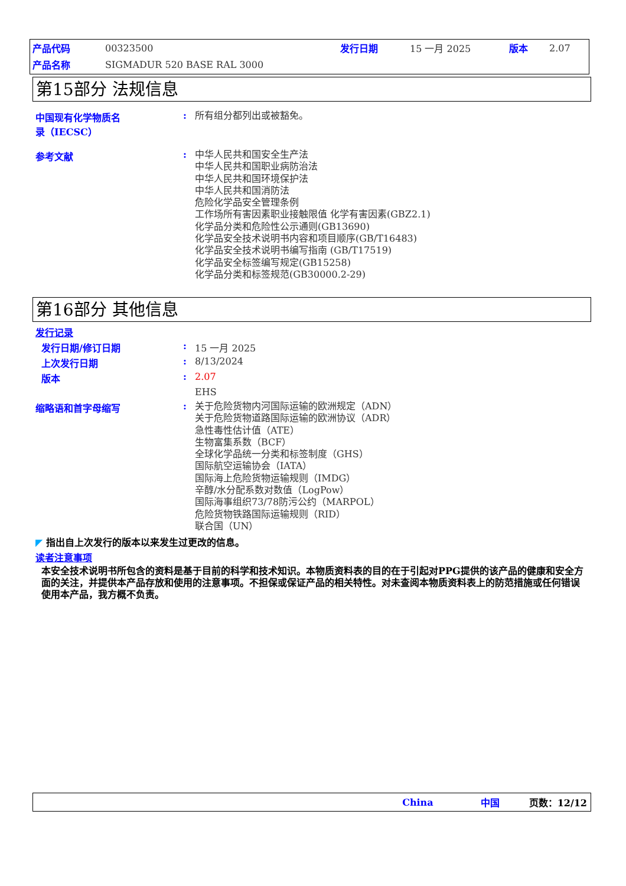| 产品代码 | 00323500 | 发行日期 | 15 一月 2025 | 版本 | 2.07 |
| 产品名称 | SIGMADUR 520 BASE RAL 3000 | | | | |
第15部分 法规信息
中国现有化学物质名
录（IECSC）
:
所有组分都列出或被豁免。
参考文献 :
中华人民共和国安全生产法
中华人民共和国职业病防治法
中华人民共和国环境保护法
中华人民共和国消防法
危险化学品安全管理条例
工作场所有害因素职业接触限值 化学有害因素(GBZ2.1)
化学品分类和危险性公示通则(GB13690)
化学品安全技术说明书内容和项目顺序(GB/T16483)
化学品安全技术说明书编写指南 (GB/T17519)
化学品安全标签编写规定(GB15258)
化学品分类和标签规范(GB30000.2-29)
第16部分 其他信息
发行记录
发行日期/修订日期 : 15 一月 2025
上次发行日期 : 8/13/2024
版本 : 2.07
EHS
缩略语和首字母缩写 :
关于危险货物内河国际运输的欧洲规定（ADN）
关于危险货物道路国际运输的欧洲协议（ADR）
急性毒性估计值（ATE）
生物富集系数（BCF）
全球化学品统一分类和标签制度（GHS）
国际航空运输协会（IATA）
国际海上危险货物运输规则（IMDG）
辛醇/水分配系数对数值（LogPow）
国际海事组织73/78防污公约（MARPOL）
危险货物铁路国际运输规则（RID）
联合国（UN）
◤ 指出自上次发行的版本以来发生过更改的信息。
读者注意事项
本安全技术说明书所包含的资料是基于目前的科学和技术知识。本物质资料表的目的在于引起对PPG提供的该产品的健康和安全方面的关注，并提供本产品存放和使用的注意事项。不担保或保证产品的相关特性。对未查阅本物质资料表上的防范措施或任何错误使用本产品，我方概不负责。
China 中国 页数：12/12